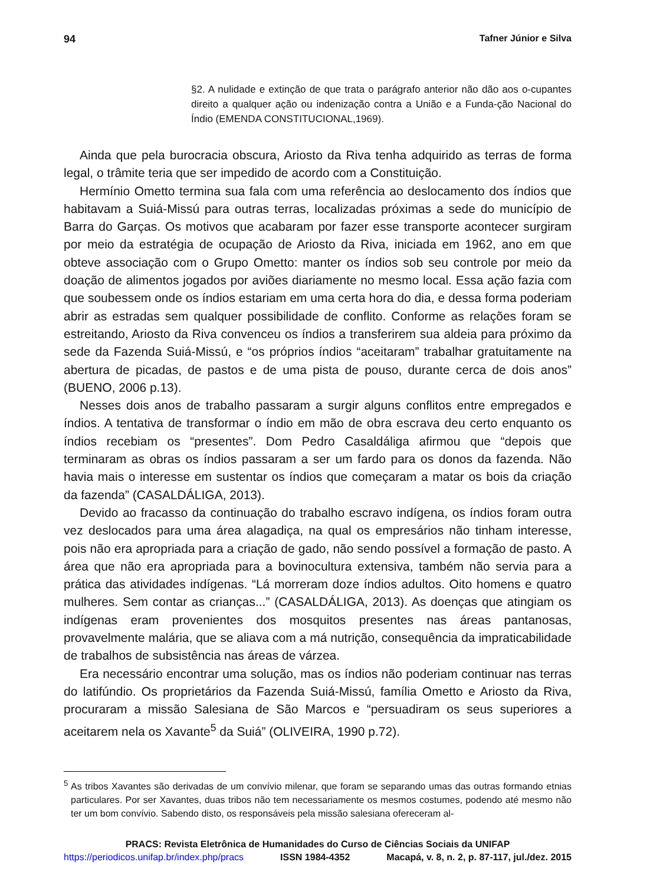94 Tafner Júnior e Silva
§2. A nulidade e extinção de que trata o parágrafo anterior não dão aos o-cupantes direito a qualquer ação ou indenização contra a União e a Funda-ção Nacional do Índio (EMENDA CONSTITUCIONAL,1969).
Ainda que pela burocracia obscura, Ariosto da Riva tenha adquirido as terras de forma legal, o trâmite teria que ser impedido de acordo com a Constituição.
Hermínio Ometto termina sua fala com uma referência ao deslocamento dos índios que habitavam a Suiá-Missú para outras terras, localizadas próximas a sede do município de Barra do Garças. Os motivos que acabaram por fazer esse transporte acontecer surgiram por meio da estratégia de ocupação de Ariosto da Riva, iniciada em 1962, ano em que obteve associação com o Grupo Ometto: manter os índios sob seu controle por meio da doação de alimentos jogados por aviões diariamente no mesmo local. Essa ação fazia com que soubessem onde os índios estariam em uma certa hora do dia, e dessa forma poderiam abrir as estradas sem qualquer possibilidade de conflito. Conforme as relações foram se estreitando, Ariosto da Riva convenceu os índios a transferirem sua aldeia para próximo da sede da Fazenda Suiá-Missú, e “os próprios índios “aceitaram” trabalhar gratuitamente na abertura de picadas, de pastos e de uma pista de pouso, durante cerca de dois anos” (BUENO, 2006 p.13).
Nesses dois anos de trabalho passaram a surgir alguns conflitos entre empregados e índios. A tentativa de transformar o índio em mão de obra escrava deu certo enquanto os índios recebiam os “presentes”. Dom Pedro Casaldáliga afirmou que “depois que terminaram as obras os índios passaram a ser um fardo para os donos da fazenda. Não havia mais o interesse em sustentar os índios que começaram a matar os bois da criação da fazenda” (CASALDÁLIGA, 2013).
Devido ao fracasso da continuação do trabalho escravo indígena, os índios foram outra vez deslocados para uma área alagadiça, na qual os empresários não tinham interesse, pois não era apropriada para a criação de gado, não sendo possível a formação de pasto. A área que não era apropriada para a bovinocultura extensiva, também não servia para a prática das atividades indígenas. “Lá morreram doze índios adultos. Oito homens e quatro mulheres. Sem contar as crianças...” (CASALDÁLIGA, 2013). As doenças que atingiam os indígenas eram provenientes dos mosquitos presentes nas áreas pantanosas, provavelmente malária, que se aliava com a má nutrição, consequência da impraticabilidade de trabalhos de subsistência nas áreas de várzea.
Era necessário encontrar uma solução, mas os índios não poderiam continuar nas terras do latifúndio. Os proprietários da Fazenda Suiá-Missú, família Ometto e Ariosto da Riva, procuraram a missão Salesiana de São Marcos e “persuadiram os seus superiores a aceitarem nela os Xavante<sup>5</sup> da Suiá” (OLIVEIRA, 1990 p.72).
<sup>5</sup> As tribos Xavantes são derivadas de um convívio milenar, que foram se separando umas das outras formando etnias particulares. Por ser Xavantes, duas tribos não tem necessariamente os mesmos costumes, podendo até mesmo não ter um bom convívio. Sabendo disto, os responsáveis pela missão salesiana ofereceram al-
PRACS: Revista Eletrônica de Humanidades do Curso de Ciências Sociais da UNIFAP
https://periodicos.unifap.br/index.php/pracs ISSN 1984-4352 Macapá, v. 8, n. 2, p. 87-117, jul./dez. 2015